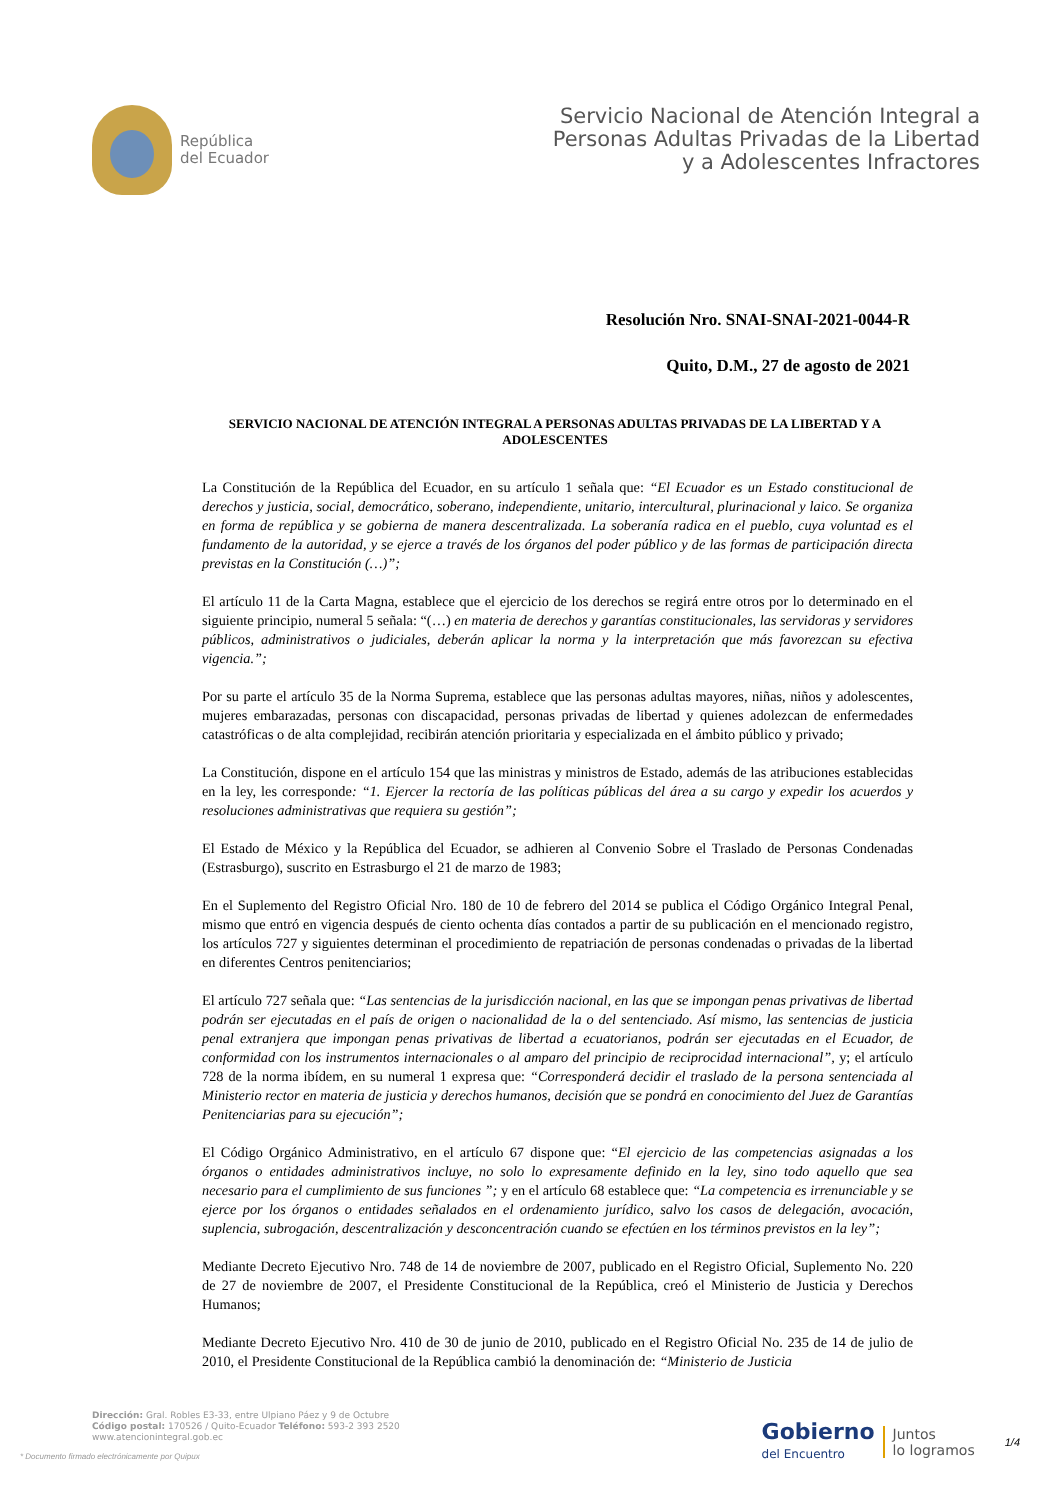República
del Ecuador
Servicio Nacional de Atención Integral a
Personas Adultas Privadas de la Libertad
y a Adolescentes Infractores
Resolución Nro. SNAI-SNAI-2021-0044-R
Quito, D.M., 27 de agosto de 2021
SERVICIO NACIONAL DE ATENCIÓN INTEGRAL A PERSONAS ADULTAS PRIVADAS DE LA LIBERTAD Y A ADOLESCENTES
La Constitución de la República del Ecuador, en su artículo 1 señala que: “El Ecuador es un Estado constitucional de derechos y justicia, social, democrático, soberano, independiente, unitario, intercultural, plurinacional y laico. Se organiza en forma de república y se gobierna de manera descentralizada. La soberanía radica en el pueblo, cuya voluntad es el fundamento de la autoridad, y se ejerce a través de los órganos del poder público y de las formas de participación directa previstas en la Constitución (…)”;
El artículo 11 de la Carta Magna, establece que el ejercicio de los derechos se regirá entre otros por lo determinado en el siguiente principio, numeral 5 señala: “(…) en materia de derechos y garantías constitucionales, las servidoras y servidores públicos, administrativos o judiciales, deberán aplicar la norma y la interpretación que más favorezcan su efectiva vigencia.”;
Por su parte el artículo 35 de la Norma Suprema, establece que las personas adultas mayores, niñas, niños y adolescentes, mujeres embarazadas, personas con discapacidad, personas privadas de libertad y quienes adolezcan de enfermedades catastróficas o de alta complejidad, recibirán atención prioritaria y especializada en el ámbito público y privado;
La Constitución, dispone en el artículo 154 que las ministras y ministros de Estado, además de las atribuciones establecidas en la ley, les corresponde: “1. Ejercer la rectoría de las políticas públicas del área a su cargo y expedir los acuerdos y resoluciones administrativas que requiera su gestión”;
El Estado de México y la República del Ecuador, se adhieren al Convenio Sobre el Traslado de Personas Condenadas (Estrasburgo), suscrito en Estrasburgo el 21 de marzo de 1983;
En el Suplemento del Registro Oficial Nro. 180 de 10 de febrero del 2014 se publica el Código Orgánico Integral Penal, mismo que entró en vigencia después de ciento ochenta días contados a partir de su publicación en el mencionado registro, los artículos 727 y siguientes determinan el procedimiento de repatriación de personas condenadas o privadas de la libertad en diferentes Centros penitenciarios;
El artículo 727 señala que: “Las sentencias de la jurisdicción nacional, en las que se impongan penas privativas de libertad podrán ser ejecutadas en el país de origen o nacionalidad de la o del sentenciado. Así mismo, las sentencias de justicia penal extranjera que impongan penas privativas de libertad a ecuatorianos, podrán ser ejecutadas en el Ecuador, de conformidad con los instrumentos internacionales o al amparo del principio de reciprocidad internacional”, y; el artículo 728 de la norma ibídem, en su numeral 1 expresa que: “Corresponderá decidir el traslado de la persona sentenciada al Ministerio rector en materia de justicia y derechos humanos, decisión que se pondrá en conocimiento del Juez de Garantías Penitenciarias para su ejecución”;
El Código Orgánico Administrativo, en el artículo 67 dispone que: “El ejercicio de las competencias asignadas a los órganos o entidades administrativos incluye, no solo lo expresamente definido en la ley, sino todo aquello que sea necesario para el cumplimiento de sus funciones ”; y en el artículo 68 establece que: “La competencia es irrenunciable y se ejerce por los órganos o entidades señalados en el ordenamiento jurídico, salvo los casos de delegación, avocación, suplencia, subrogación, descentralización y desconcentración cuando se efectúen en los términos previstos en la ley”;
Mediante Decreto Ejecutivo Nro. 748 de 14 de noviembre de 2007, publicado en el Registro Oficial, Suplemento No. 220 de 27 de noviembre de 2007, el Presidente Constitucional de la República, creó el Ministerio de Justicia y Derechos Humanos;
Mediante Decreto Ejecutivo Nro. 410 de 30 de junio de 2010, publicado en el Registro Oficial No. 235 de 14 de julio de 2010, el Presidente Constitucional de la República cambió la denominación de: “Ministerio de Justicia
Dirección: Gral. Robles E3-33, entre Ulpiano Páez y 9 de Octubre
Código postal: 170526 / Quito-Ecuador Teléfono: 593-2 393 2520
www.atencionintegral.gob.ec
* Documento firmado electrónicamente por Quipux
Gobierno
del Encuentro
Juntos
lo logramos
1/4